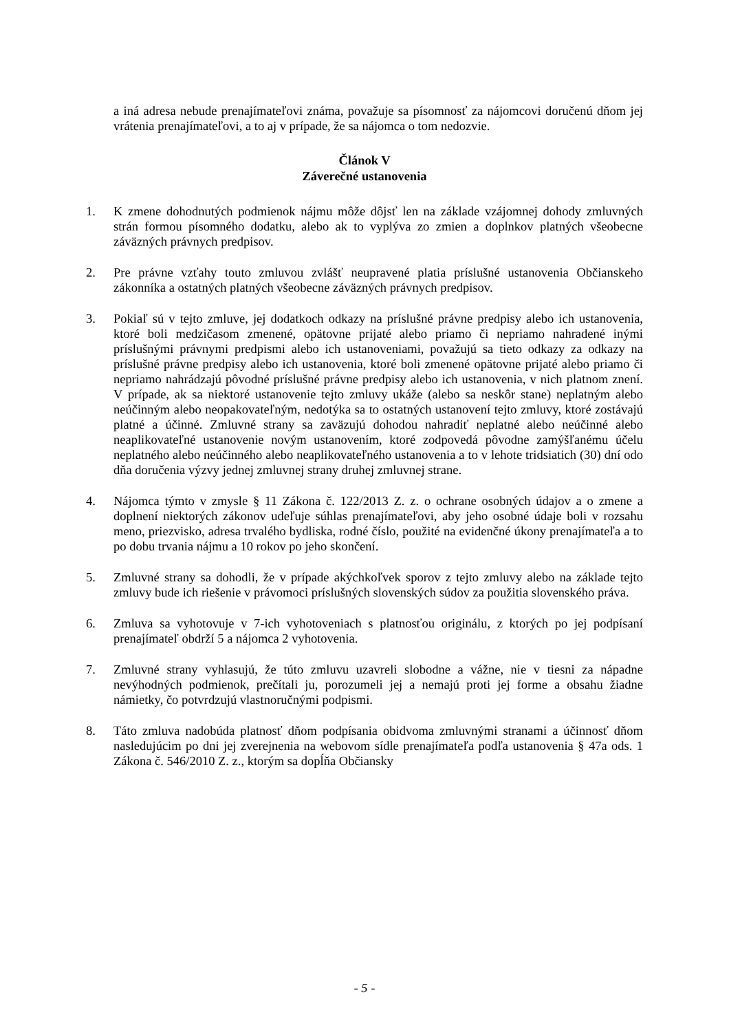a iná adresa nebude prenajímateľovi známa, považuje sa písomnosť za nájomcovi doručenú dňom jej vrátenia prenajímateľovi, a to aj v prípade, že sa nájomca o tom nedozvie.
Článok V
Záverečné ustanovenia
1. K zmene dohodnutých podmienok nájmu môže dôjsť len na základe vzájomnej dohody zmluvných strán formou písomného dodatku, alebo ak to vyplýva zo zmien a doplnkov platných všeobecne záväzných právnych predpisov.
2. Pre právne vzťahy touto zmluvou zvlášť neupravené platia príslušné ustanovenia Občianskeho zákonníka a ostatných platných všeobecne záväzných právnych predpisov.
3. Pokiaľ sú v tejto zmluve, jej dodatkoch odkazy na príslušné právne predpisy alebo ich ustanovenia, ktoré boli medzičasom zmenené, opätovne prijaté alebo priamo či nepriamo nahradené inými príslušnými právnymi predpismi alebo ich ustanoveniami, považujú sa tieto odkazy za odkazy na príslušné právne predpisy alebo ich ustanovenia, ktoré boli zmenené opätovne prijaté alebo priamo či nepriamo nahrádzajú pôvodné príslušné právne predpisy alebo ich ustanovenia, v nich platnom znení. V prípade, ak sa niektoré ustanovenie tejto zmluvy ukáže (alebo sa neskôr stane) neplatným alebo neúčinným alebo neopakovateľným, nedotýka sa to ostatných ustanovení tejto zmluvy, ktoré zostávajú platné a účinné. Zmluvné strany sa zaväzujú dohodou nahradiť neplatné alebo neúčinné alebo neaplikovateľné ustanovenie novým ustanovením, ktoré zodpovedá pôvodne zamýšľanému účelu neplatného alebo neúčinného alebo neaplikovateľného ustanovenia a to v lehote tridsiatich (30) dní odo dňa doručenia výzvy jednej zmluvnej strany druhej zmluvnej strane.
4. Nájomca týmto v zmysle § 11 Zákona č. 122/2013 Z. z. o ochrane osobných údajov a o zmene a doplnení niektorých zákonov udeľuje súhlas prenajímateľovi, aby jeho osobné údaje boli v rozsahu meno, priezvisko, adresa trvalého bydliska, rodné číslo, použité na evidenčné úkony prenajímateľa a to po dobu trvania nájmu a 10 rokov po jeho skončení.
5. Zmluvné strany sa dohodli, že v prípade akýchkoľvek sporov z tejto zmluvy alebo na základe tejto zmluvy bude ich riešenie v právomoci príslušných slovenských súdov za použitia slovenského práva.
6. Zmluva sa vyhotovuje v 7-ich vyhotoveniach s platnosťou originálu, z ktorých po jej podpísaní prenajímateľ obdrží 5 a nájomca 2 vyhotovenia.
7. Zmluvné strany vyhlasujú, že túto zmluvu uzavreli slobodne a vážne, nie v tiesni za nápadne nevýhodných podmienok, prečítali ju, porozumeli jej a nemajú proti jej forme a obsahu žiadne námietky, čo potvrdzujú vlastnoručnými podpismi.
8. Táto zmluva nadobúda platnosť dňom podpísania obidvoma zmluvnými stranami a účinnosť dňom nasledujúcim po dni jej zverejnenia na webovom sídle prenajímateľa podľa ustanovenia § 47a ods. 1 Zákona č. 546/2010 Z. z., ktorým sa dopĺňa Občiansky
- 5 -